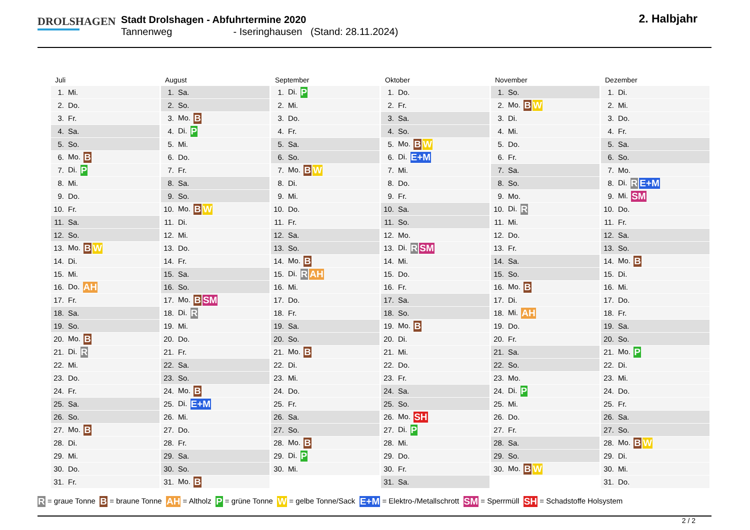DROLSHAGEN
Stadt Drolshagen - Abfuhrtermine 2020
Tannenweg - Iseringhausen (Stand: 28.11.2024)
2. Halbjahr
Juli
| 1. | Mi. |
| 2. | Do. |
| 3. | Fr. |
| 4. | Sa. |
| 5. | So. |
| 6. | Mo. B |
| 7. | Di. P |
| 8. | Mi. |
| 9. | Do. |
| 10. | Fr. |
| 11. | Sa. |
| 12. | So. |
| 13. | Mo. B W |
| 14. | Di. |
| 15. | Mi. |
| 16. | Do. AH |
| 17. | Fr. |
| 18. | Sa. |
| 19. | So. |
| 20. | Mo. B |
| 21. | Di. R |
| 22. | Mi. |
| 23. | Do. |
| 24. | Fr. |
| 25. | Sa. |
| 26. | So. |
| 27. | Mo. B |
| 28. | Di. |
| 29. | Mi. |
| 30. | Do. |
| 31. | Fr. |
August
| 1. | Sa. |
| 2. | So. |
| 3. | Mo. B |
| 4. | Di. P |
| 5. | Mi. |
| 6. | Do. |
| 7. | Fr. |
| 8. | Sa. |
| 9. | So. |
| 10. | Mo. B W |
| 11. | Di. |
| 12. | Mi. |
| 13. | Do. |
| 14. | Fr. |
| 15. | Sa. |
| 16. | So. |
| 17. | Mo. B SM |
| 18. | Di. R |
| 19. | Mi. |
| 20. | Do. |
| 21. | Fr. |
| 22. | Sa. |
| 23. | So. |
| 24. | Mo. B |
| 25. | Di. E+M |
| 26. | Mi. |
| 27. | Do. |
| 28. | Fr. |
| 29. | Sa. |
| 30. | So. |
| 31. | Mo. B |
September
| 1. | Di. P |
| 2. | Mi. |
| 3. | Do. |
| 4. | Fr. |
| 5. | Sa. |
| 6. | So. |
| 7. | Mo. B W |
| 8. | Di. |
| 9. | Mi. |
| 10. | Do. |
| 11. | Fr. |
| 12. | Sa. |
| 13. | So. |
| 14. | Mo. B |
| 15. | Di. R AH |
| 16. | Mi. |
| 17. | Do. |
| 18. | Fr. |
| 19. | Sa. |
| 20. | So. |
| 21. | Mo. B |
| 22. | Di. |
| 23. | Mi. |
| 24. | Do. |
| 25. | Fr. |
| 26. | Sa. |
| 27. | So. |
| 28. | Mo. B |
| 29. | Di. P |
| 30. | Mi. |
Oktober
| 1. | Do. |
| 2. | Fr. |
| 3. | Sa. |
| 4. | So. |
| 5. | Mo. B W |
| 6. | Di. E+M |
| 7. | Mi. |
| 8. | Do. |
| 9. | Fr. |
| 10. | Sa. |
| 11. | So. |
| 12. | Mo. |
| 13. | Di. R SM |
| 14. | Mi. |
| 15. | Do. |
| 16. | Fr. |
| 17. | Sa. |
| 18. | So. |
| 19. | Mo. B |
| 20. | Di. |
| 21. | Mi. |
| 22. | Do. |
| 23. | Fr. |
| 24. | Sa. |
| 25. | So. |
| 26. | Mo. SH |
| 27. | Di. P |
| 28. | Mi. |
| 29. | Do. |
| 30. | Fr. |
| 31. | Sa. |
November
| 1. | So. |
| 2. | Mo. B W |
| 3. | Di. |
| 4. | Mi. |
| 5. | Do. |
| 6. | Fr. |
| 7. | Sa. |
| 8. | So. |
| 9. | Mo. |
| 10. | Di. R |
| 11. | Mi. |
| 12. | Do. |
| 13. | Fr. |
| 14. | Sa. |
| 15. | So. |
| 16. | Mo. B |
| 17. | Di. |
| 18. | Mi. AH |
| 19. | Do. |
| 20. | Fr. |
| 21. | Sa. |
| 22. | So. |
| 23. | Mo. |
| 24. | Di. P |
| 25. | Mi. |
| 26. | Do. |
| 27. | Fr. |
| 28. | Sa. |
| 29. | So. |
| 30. | Mo. B W |
Dezember
| 1. | Di. |
| 2. | Mi. |
| 3. | Do. |
| 4. | Fr. |
| 5. | Sa. |
| 6. | So. |
| 7. | Mo. |
| 8. | Di. R E+M |
| 9. | Mi. SM |
| 10. | Do. |
| 11. | Fr. |
| 12. | Sa. |
| 13. | So. |
| 14. | Mo. B |
| 15. | Di. |
| 16. | Mi. |
| 17. | Do. |
| 18. | Fr. |
| 19. | Sa. |
| 20. | So. |
| 21. | Mo. P |
| 22. | Di. |
| 23. | Mi. |
| 24. | Do. |
| 25. | Fr. |
| 26. | Sa. |
| 27. | So. |
| 28. | Mo. B W |
| 29. | Di. |
| 30. | Mi. |
| 31. | Do. |
R = graue Tonne B = braune Tonne AH = Altholz P = grüne Tonne W = gelbe Tonne/Sack E+M = Elektro-/Metallschrott SM = Sperrmüll SH = Schadstoffe Holsystem
2 / 2